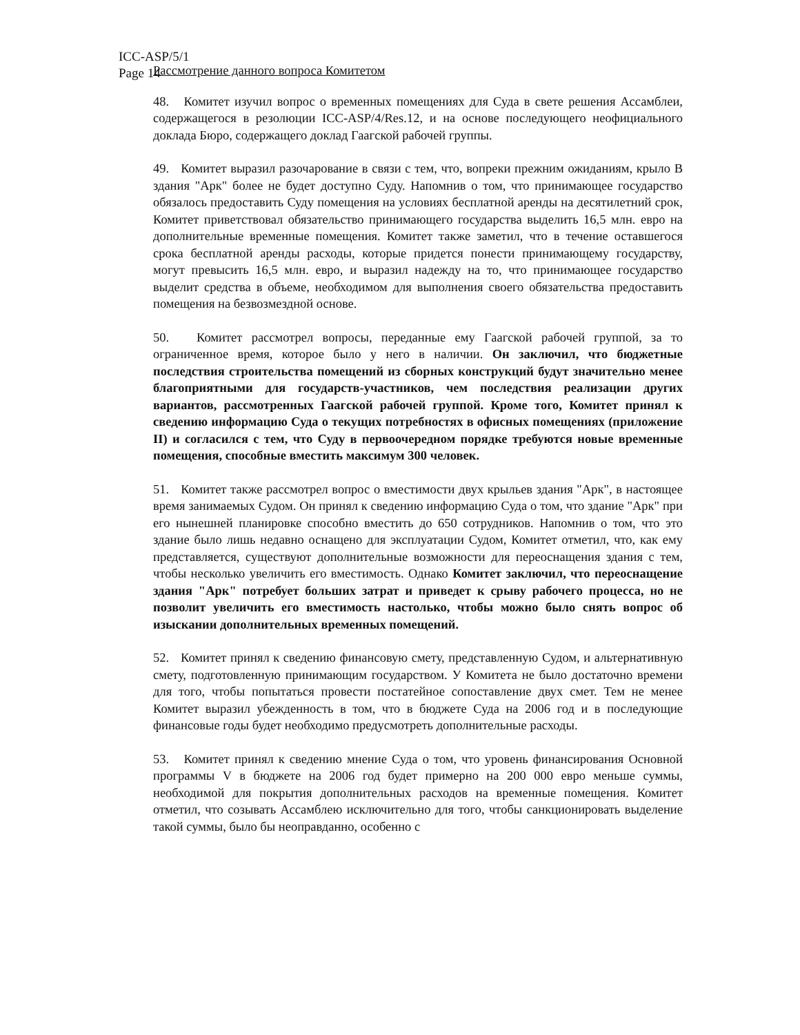ICC-ASP/5/1
Page 14
Рассмотрение данного вопроса Комитетом
48. Комитет изучил вопрос о временных помещениях для Суда в свете решения Ассамблеи, содержащегося в резолюции ICC-ASP/4/Res.12, и на основе последующего неофициального доклада Бюро, содержащего доклад Гаагской рабочей группы.
49. Комитет выразил разочарование в связи с тем, что, вопреки прежним ожиданиям, крыло B здания "Арк" более не будет доступно Суду. Напомнив о том, что принимающее государство обязалось предоставить Суду помещения на условиях бесплатной аренды на десятилетний срок, Комитет приветствовал обязательство принимающего государства выделить 16,5 млн. евро на дополнительные временные помещения. Комитет также заметил, что в течение оставшегося срока бесплатной аренды расходы, которые придется понести принимающему государству, могут превысить 16,5 млн. евро, и выразил надежду на то, что принимающее государство выделит средства в объеме, необходимом для выполнения своего обязательства предоставить помещения на безвозмездной основе.
50. Комитет рассмотрел вопросы, переданные ему Гаагской рабочей группой, за то ограниченное время, которое было у него в наличии. Он заключил, что бюджетные последствия строительства помещений из сборных конструкций будут значительно менее благоприятными для государств-участников, чем последствия реализации других вариантов, рассмотренных Гаагской рабочей группой. Кроме того, Комитет принял к сведению информацию Суда о текущих потребностях в офисных помещениях (приложение II) и согласился с тем, что Суду в первоочередном порядке требуются новые временные помещения, способные вместить максимум 300 человек.
51. Комитет также рассмотрел вопрос о вместимости двух крыльев здания "Арк", в настоящее время занимаемых Судом. Он принял к сведению информацию Суда о том, что здание "Арк" при его нынешней планировке способно вместить до 650 сотрудников. Напомнив о том, что это здание было лишь недавно оснащено для эксплуатации Судом, Комитет отметил, что, как ему представляется, существуют дополнительные возможности для переоснащения здания с тем, чтобы несколько увеличить его вместимость. Однако Комитет заключил, что переоснащение здания "Арк" потребует больших затрат и приведет к срыву рабочего процесса, но не позволит увеличить его вместимость настолько, чтобы можно было снять вопрос об изыскании дополнительных временных помещений.
52. Комитет принял к сведению финансовую смету, представленную Судом, и альтернативную смету, подготовленную принимающим государством. У Комитета не было достаточно времени для того, чтобы попытаться провести постатейное сопоставление двух смет. Тем не менее Комитет выразил убежденность в том, что в бюджете Суда на 2006 год и в последующие финансовые годы будет необходимо предусмотреть дополнительные расходы.
53. Комитет принял к сведению мнение Суда о том, что уровень финансирования Основной программы V в бюджете на 2006 год будет примерно на 200 000 евро меньше суммы, необходимой для покрытия дополнительных расходов на временные помещения. Комитет отметил, что созывать Ассамблею исключительно для того, чтобы санкционировать выделение такой суммы, было бы неоправданно, особенно с